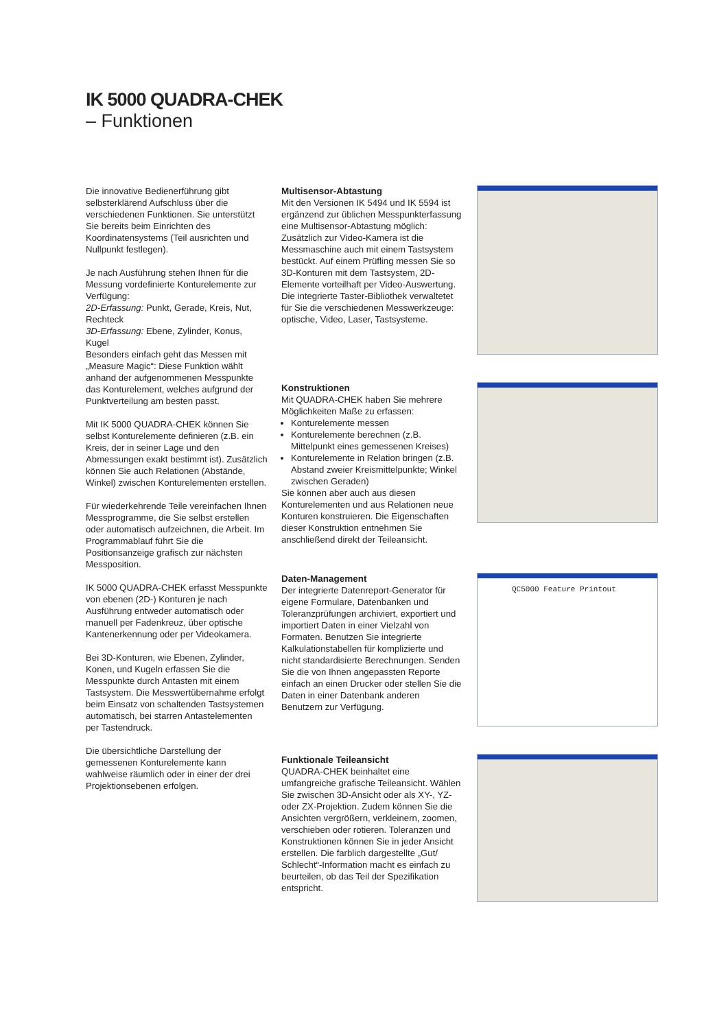IK 5000 QUADRA-CHEK
– Funktionen
Die innovative Bedienerführung gibt selbsterklärend Aufschluss über die verschiedenen Funktionen. Sie unterstützt Sie bereits beim Einrichten des Koordinatensystems (Teil ausrichten und Nullpunkt festlegen).
Je nach Ausführung stehen Ihnen für die Messung vordefinierte Konturelemente zur Verfügung:
2D-Erfassung: Punkt, Gerade, Kreis, Nut, Rechteck
3D-Erfassung: Ebene, Zylinder, Konus, Kugel
Besonders einfach geht das Messen mit „Measure Magic“: Diese Funktion wählt anhand der aufgenommenen Messpunkte das Konturelement, welches aufgrund der Punktverteilung am besten passt.
Mit IK 5000 QUADRA-CHEK können Sie selbst Konturelemente definieren (z.B. ein Kreis, der in seiner Lage und den Abmessungen exakt bestimmt ist). Zusätzlich können Sie auch Relationen (Abstände, Winkel) zwischen Konturelementen erstellen.
Für wiederkehrende Teile vereinfachen Ihnen Messprogramme, die Sie selbst erstellen oder automatisch aufzeichnen, die Arbeit. Im Programmablauf führt Sie die Positionsanzeige grafisch zur nächsten Messposition.
IK 5000 QUADRA-CHEK erfasst Messpunkte von ebenen (2D-) Konturen je nach Ausführung entweder automatisch oder manuell per Fadenkreuz, über optische Kantenerkennung oder per Videokamera.
Bei 3D-Konturen, wie Ebenen, Zylinder, Konen, und Kugeln erfassen Sie die Messpunkte durch Antasten mit einem Tastsystem. Die Messwertübernahme erfolgt beim Einsatz von schaltenden Tastsystemen automatisch, bei starren Antastelementen per Tastendruck.
Die übersichtliche Darstellung der gemessenen Konturelemente kann wahlweise räumlich oder in einer der drei Projektionsebenen erfolgen.
Multisensor-Abtastung
Mit den Versionen IK 5494 und IK 5594 ist ergänzend zur üblichen Messpunkterfassung eine Multisensor-Abtastung möglich: Zusätzlich zur Video-Kamera ist die Messmaschine auch mit einem Tastsystem bestückt. Auf einem Prüfling messen Sie so 3D-Konturen mit dem Tastsystem, 2D-Elemente vorteilhaft per Video-Auswertung. Die integrierte Taster-Bibliothek verwaltetet für Sie die verschiedenen Messwerkzeuge: optische, Video, Laser, Tastsysteme.
Konstruktionen
Mit QUADRA-CHEK haben Sie mehrere Möglichkeiten Maße zu erfassen:
Konturelemente messen
Konturelemente berechnen (z.B. Mittelpunkt eines gemessenen Kreises)
Konturelemente in Relation bringen (z.B. Abstand zweier Kreismittelpunkte; Winkel zwischen Geraden)
Sie können aber auch aus diesen Konturelementen und aus Relationen neue Konturen konstruieren. Die Eigenschaften dieser Konstruktion entnehmen Sie anschließend direkt der Teileansicht.
Daten-Management
Der integrierte Datenreport-Generator für eigene Formulare, Datenbanken und Toleranzprüfungen archiviert, exportiert und importiert Daten in einer Vielzahl von Formaten. Benutzen Sie integrierte Kalkulationstabellen für komplizierte und nicht standardisierte Berechnungen. Senden Sie die von Ihnen angepassten Reporte einfach an einen Drucker oder stellen Sie die Daten in einer Datenbank anderen Benutzern zur Verfügung.
QC5000 Feature Printout
Funktionale Teileansicht
QUADRA-CHEK beinhaltet eine umfangreiche grafische Teileansicht. Wählen Sie zwischen 3D-Ansicht oder als XY-, YZ- oder ZX-Projektion. Zudem können Sie die Ansichten vergrößern, verkleinern, zoomen, verschieben oder rotieren. Toleranzen und Konstruktionen können Sie in jeder Ansicht erstellen. Die farblich dargestellte „Gut/ Schlecht“-Information macht es einfach zu beurteilen, ob das Teil der Spezifikation entspricht.